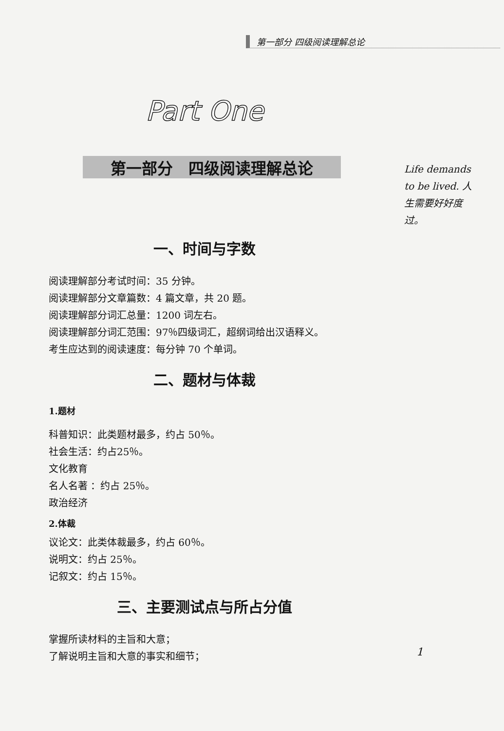第一部分 四级阅读理解总论
Part One
第一部分　四级阅读理解总论
一、时间与字数
阅读理解部分考试时间：35 分钟。
阅读理解部分文章篇数：4 篇文章，共 20 题。
阅读理解部分词汇总量：1200 词左右。
阅读理解部分词汇范围：97％四级词汇，超纲词给出汉语释义。
考生应达到的阅读速度：每分钟 70 个单词。
二、题材与体裁
1.题材
科普知识：此类题材最多，约占 50％。
社会生活：约占25％。
文化教育
名人名著 ：约占 25％。
政治经济
2.体裁
议论文：此类体裁最多，约占 60％。
说明文：约占 25％。
记叙文：约占 15％。
三、主要测试点与所占分值
掌握所读材料的主旨和大意；
了解说明主旨和大意的事实和细节；
Life demands to be lived. 人生需要好好度过。
1